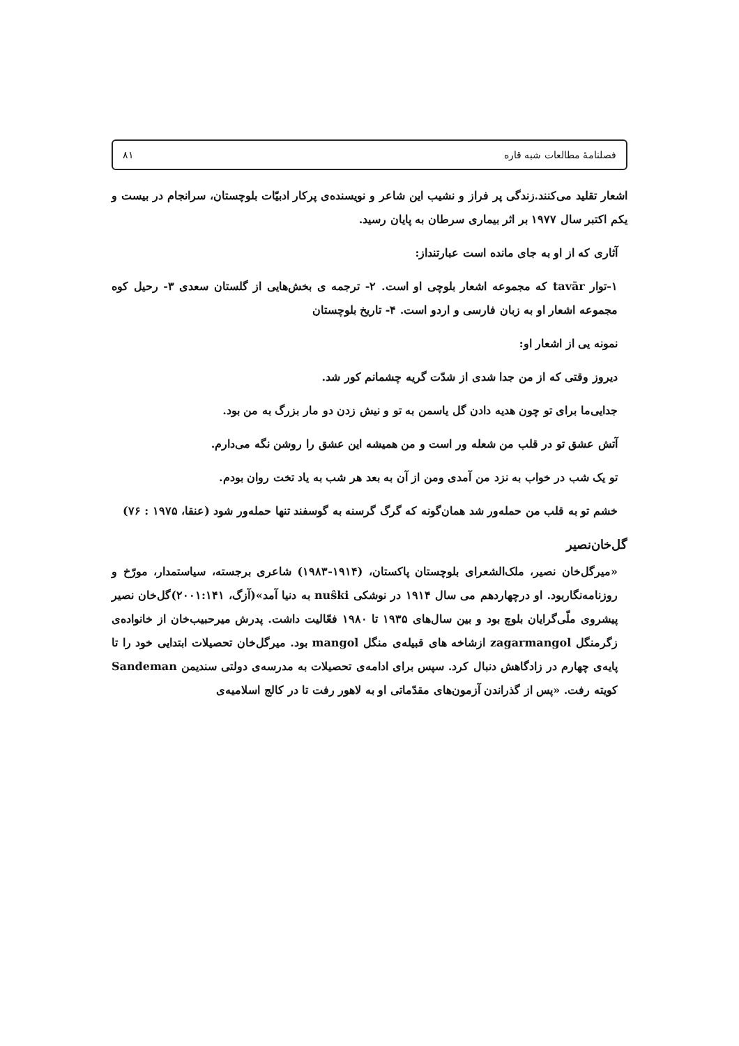فصلنامهٔ مطالعات شبه قاره ۸۱
اشعار تقلید می‌کنند.زندگی پر فراز و نشیب این شاعر و نویسنده‌ی پرکار ادبیّات بلوچستان، سرانجام در بیست و یکم اکتبر سال ۱۹۷۷ بر اثر بیماری سرطان به پایان رسید.
آثاری که از او به جای مانده است عبارتنداز:
۱-توار tavār که مجموعه اشعار بلوچی او است. ۲- ترجمه ی بخش‌هایی از گلستان سعدی ۳- رحیل کوه مجموعه اشعار او به زبان فارسی و اردو است. ۴- تاریخ بلوچستان
نمونه یی از اشعار او:
دیروز وقتی که از من جدا شدی از شدّت گریه چشمانم کور شد.
جدایی‌ما برای تو چون هدیه دادن گل یاسمن به تو و نیش زدن دو مار بزرگ به من بود.
آتش عشق تو در قلب من شعله ور است و من همیشه این عشق را روشن نگه می‌دارم.
تو یک شب در خواب به نزد من آمدی ومن از آن به بعد هر شب به یاد تخت روان بودم.
خشم تو به قلب من حمله‌ور شد همان‌گونه که گرگ گرسنه به گوسفند تنها حمله‌ور شود (عنقا، ۱۹۷۵ : ۷۶)
گل‌خان‌نصیر
«میرگل‌خان نصیر، ملک‌الشعرای بلوچستان پاکستان، (۱۹۱۴-۱۹۸۳) شاعری برجسته، سیاستمدار، مورّخ و روزنامه‌نگاربود. او درچهاردهم می سال ۱۹۱۴ در نوشکی nuŝki به دنیا آمد»(آزگ، ۲۰۰۱:۱۴۱)گل‌خان نصیر پیشروی ملّی‌گرایان بلوچ بود و بین سال‌های ۱۹۳۵ تا ۱۹۸۰ فعّالیت داشت. پدرش میرحبیب‌خان از خانواده‌ی زگرمنگل zagarmangol ازشاخه های قبیله‌ی منگل mangol بود. میرگل‌خان تحصیلات ابتدایی خود را تا پایه‌ی چهارم در زادگاهش دنبال کرد. سپس برای ادامه‌ی تحصیلات به مدرسه‌ی دولتی سندیمن Sandeman کویته رفت. «پس از گذراندن آزمون‌های مقدّماتی او به لاهور رفت تا در کالج اسلامیه‌ی